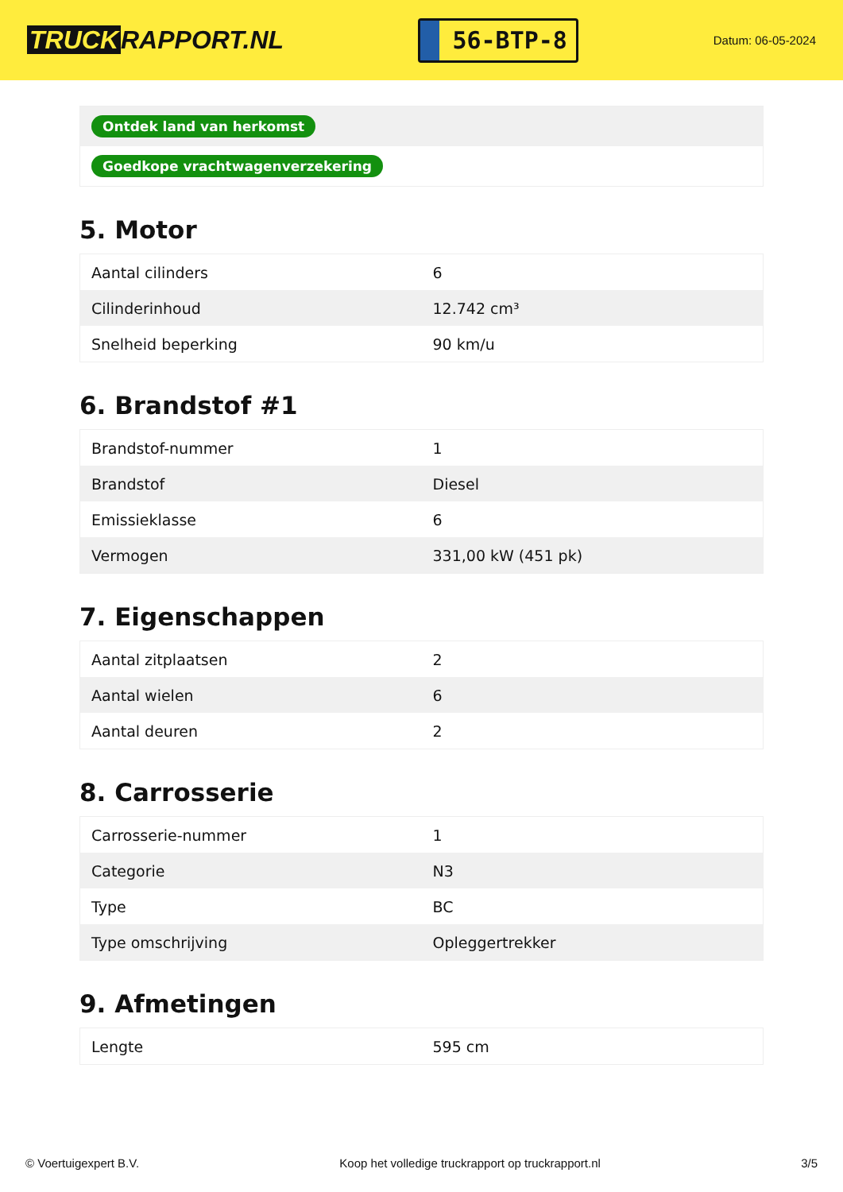TRUCK RAPPORT.NL
56-BTP-8
Datum: 06-05-2024
| Ontdek land van herkomst |
| Goedkope vrachtwagenverzekering |
5. Motor
| Aantal cilinders | 6 |
| Cilinderinhoud | 12.742 cm³ |
| Snelheid beperking | 90 km/u |
6. Brandstof #1
| Brandstof-nummer | 1 |
| Brandstof | Diesel |
| Emissieklasse | 6 |
| Vermogen | 331,00 kW (451 pk) |
7. Eigenschappen
| Aantal zitplaatsen | 2 |
| Aantal wielen | 6 |
| Aantal deuren | 2 |
8. Carrosserie
| Carrosserie-nummer | 1 |
| Categorie | N3 |
| Type | BC |
| Type omschrijving | Opleggertrekker |
9. Afmetingen
| Lengte | 595 cm |
© Voertuigexpert B.V. Koop het volledige truckrapport op truckrapport.nl 3/5